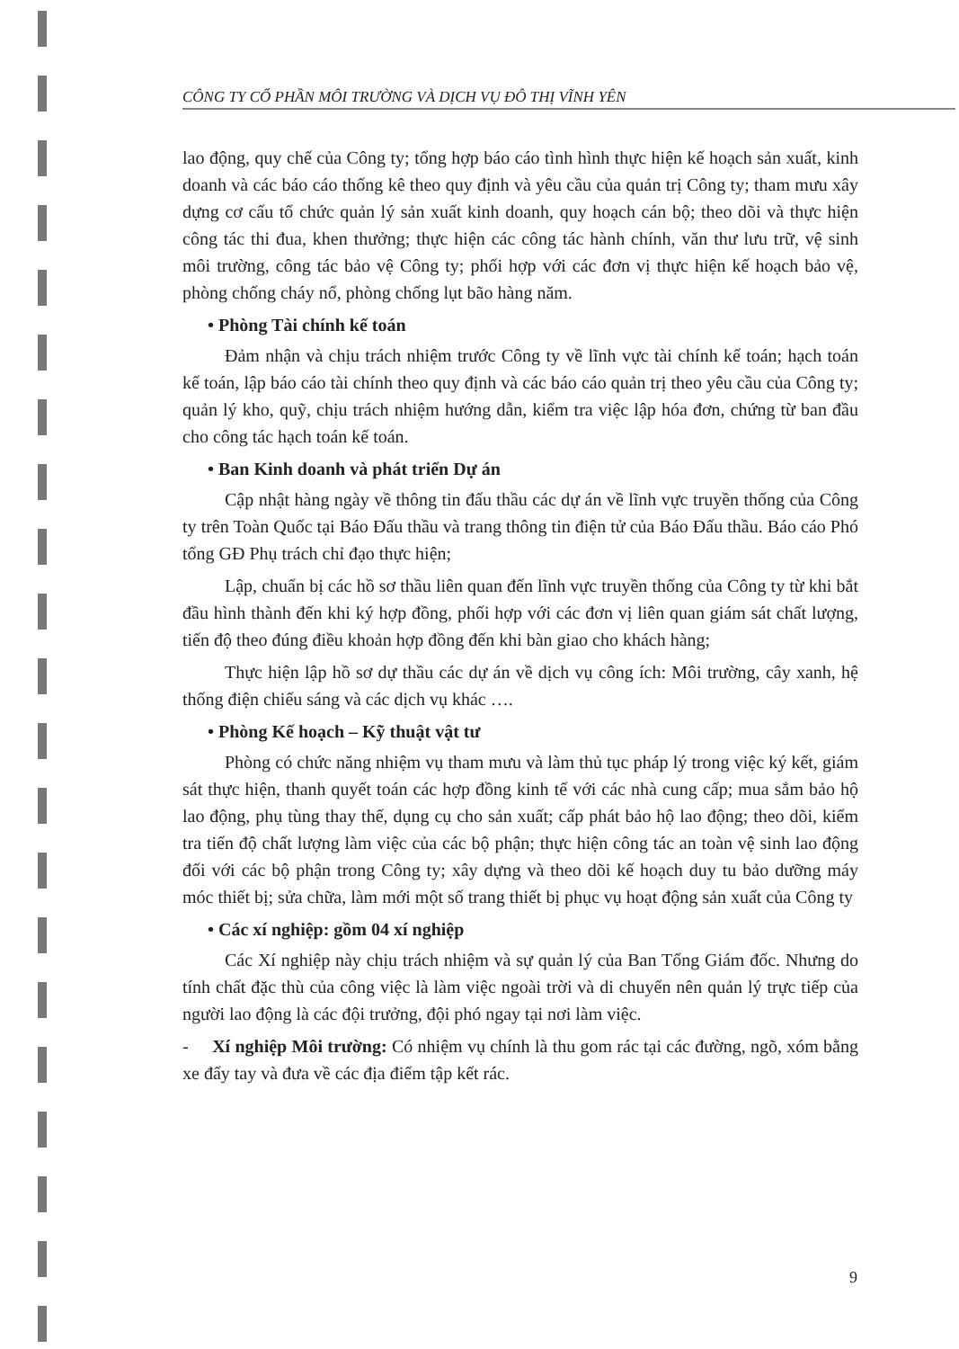CÔNG TY CỔ PHẦN MÔI TRƯỜNG VÀ DỊCH VỤ ĐÔ THỊ VĨNH YÊN
lao động, quy chế của Công ty; tổng hợp báo cáo tình hình thực hiện kế hoạch sản xuất, kinh doanh và các báo cáo thống kê theo quy định và yêu cầu của quản trị Công ty; tham mưu xây dựng cơ cấu tổ chức quản lý sản xuất kinh doanh, quy hoạch cán bộ; theo dõi và thực hiện công tác thi đua, khen thưởng; thực hiện các công tác hành chính, văn thư lưu trữ, vệ sinh môi trường, công tác bảo vệ Công ty; phối hợp với các đơn vị thực hiện kế hoạch bảo vệ, phòng chống cháy nổ, phòng chống lụt bão hàng năm.
• Phòng Tài chính kế toán
Đảm nhận và chịu trách nhiệm trước Công ty về lĩnh vực tài chính kế toán; hạch toán kế toán, lập báo cáo tài chính theo quy định và các báo cáo quản trị theo yêu cầu của Công ty; quản lý kho, quỹ, chịu trách nhiệm hướng dẫn, kiểm tra việc lập hóa đơn, chứng từ ban đầu cho công tác hạch toán kế toán.
• Ban Kinh doanh và phát triển Dự án
Cập nhật hàng ngày về thông tin đấu thầu các dự án về lĩnh vực truyền thống của Công ty trên Toàn Quốc tại Báo Đấu thầu và trang thông tin điện tử của Báo Đấu thầu. Báo cáo Phó tổng GĐ Phụ trách chỉ đạo thực hiện;
Lập, chuẩn bị các hồ sơ thầu liên quan đến lĩnh vực truyền thống của Công ty từ khi bắt đầu hình thành đến khi ký hợp đồng, phối hợp với các đơn vị liên quan giám sát chất lượng, tiến độ theo đúng điều khoản hợp đồng đến khi bàn giao cho khách hàng;
Thực hiện lập hồ sơ dự thầu các dự án về dịch vụ công ích: Môi trường, cây xanh, hệ thống điện chiếu sáng và các dịch vụ khác ….
• Phòng Kế hoạch – Kỹ thuật vật tư
Phòng có chức năng nhiệm vụ tham mưu và làm thủ tục pháp lý trong việc ký kết, giám sát thực hiện, thanh quyết toán các hợp đồng kinh tế với các nhà cung cấp; mua sắm bảo hộ lao động, phụ tùng thay thế, dụng cụ cho sản xuất; cấp phát bảo hộ lao động; theo dõi, kiểm tra tiến độ chất lượng làm việc của các bộ phận; thực hiện công tác an toàn vệ sinh lao động đối với các bộ phận trong Công ty; xây dựng và theo dõi kế hoạch duy tu bảo dưỡng máy móc thiết bị; sửa chữa, làm mới một số trang thiết bị phục vụ hoạt động sản xuất của Công ty
• Các xí nghiệp: gồm 04 xí nghiệp
Các Xí nghiệp này chịu trách nhiệm và sự quản lý của Ban Tổng Giám đốc. Nhưng do tính chất đặc thù của công việc là làm việc ngoài trời và di chuyển nên quản lý trực tiếp của người lao động là các đội trưởng, đội phó ngay tại nơi làm việc.
- Xí nghiệp Môi trường: Có nhiệm vụ chính là thu gom rác tại các đường, ngõ, xóm bằng xe đẩy tay và đưa về các địa điểm tập kết rác.
9